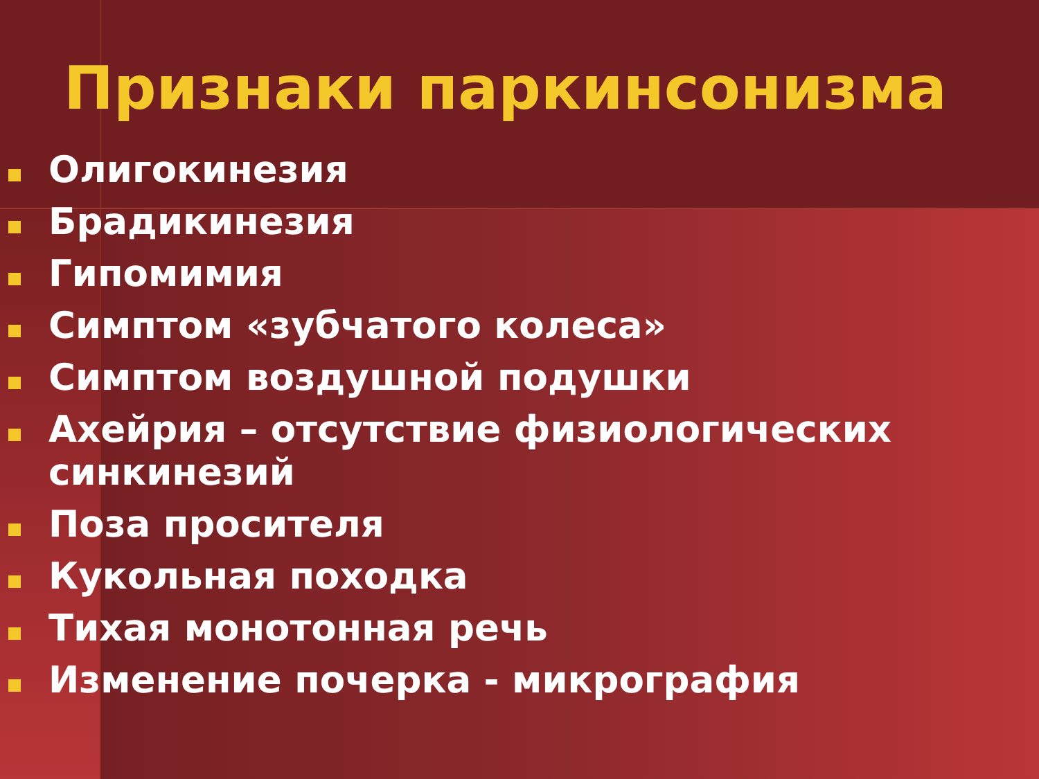Признаки паркинсонизма
Олигокинезия
Брадикинезия
Гипомимия
Симптом «зубчатого колеса»
Симптом воздушной подушки
Ахейрия – отсутствие физиологических синкинезий
Поза просителя
Кукольная походка
Тихая монотонная речь
Изменение почерка - микрография